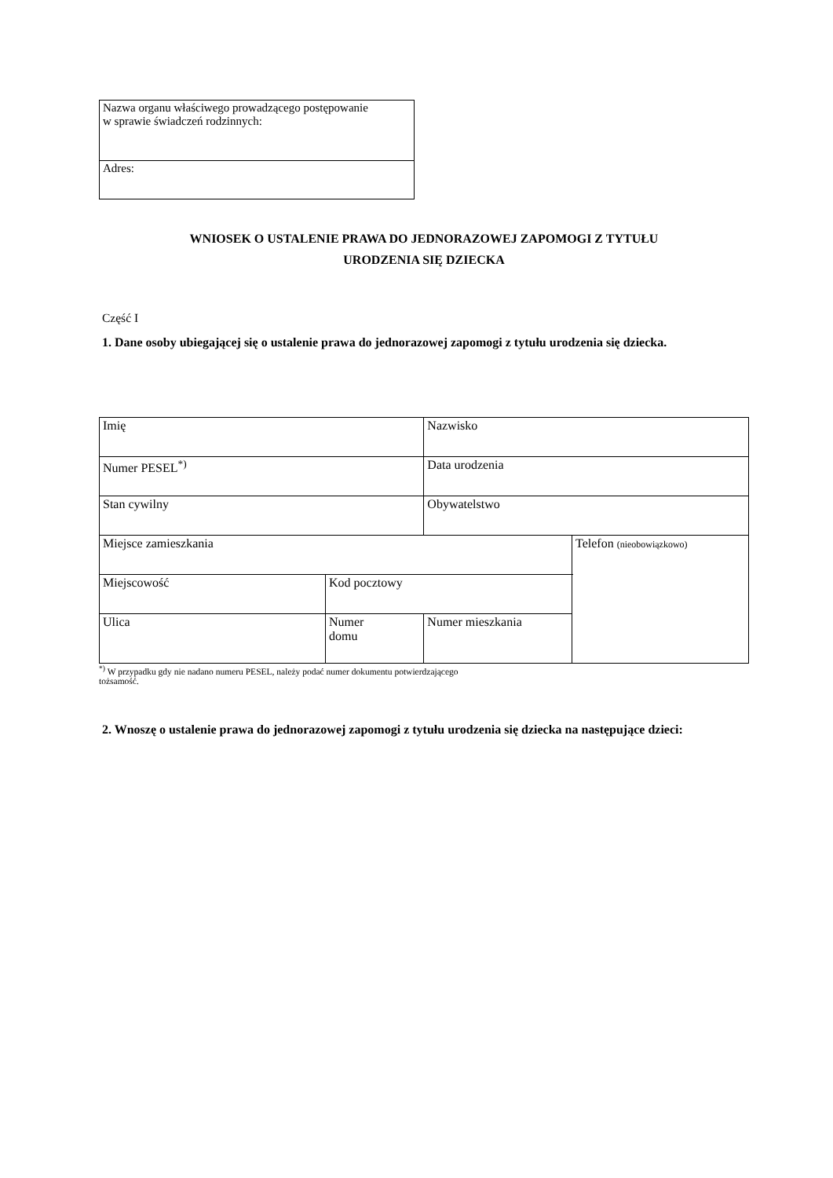| Nazwa organu właściwego prowadzącego postępowanie w sprawie świadczeń rodzinnych: |
| Adres: |
WNIOSEK O USTALENIE PRAWA DO JEDNORAZOWEJ ZAPOMOGI Z TYTUŁU
URODZENIA SIĘ DZIECKA
Część I
1. Dane osoby ubiegającej się o ustalenie prawa do jednorazowej zapomogi z tytułu urodzenia się dziecka.
| Imię | | Nazwisko | |
| Numer PESEL<sup>*)</sup> | | Data urodzenia | |
| Stan cywilny | | Obywatelstwo | |
| Miejsce zamieszkania | | | Telefon (nieobowiązkowo) |
| Miejscowość | Kod pocztowy | | |
| Ulica | Numer domu | Numer mieszkania | |
<sup>*)</sup> W przypadku gdy nie nadano numeru PESEL, należy podać numer dokumentu potwierdzającego
tożsamość.
2. Wnoszę o ustalenie prawa do jednorazowej zapomogi z tytułu urodzenia się dziecka na następujące dzieci: